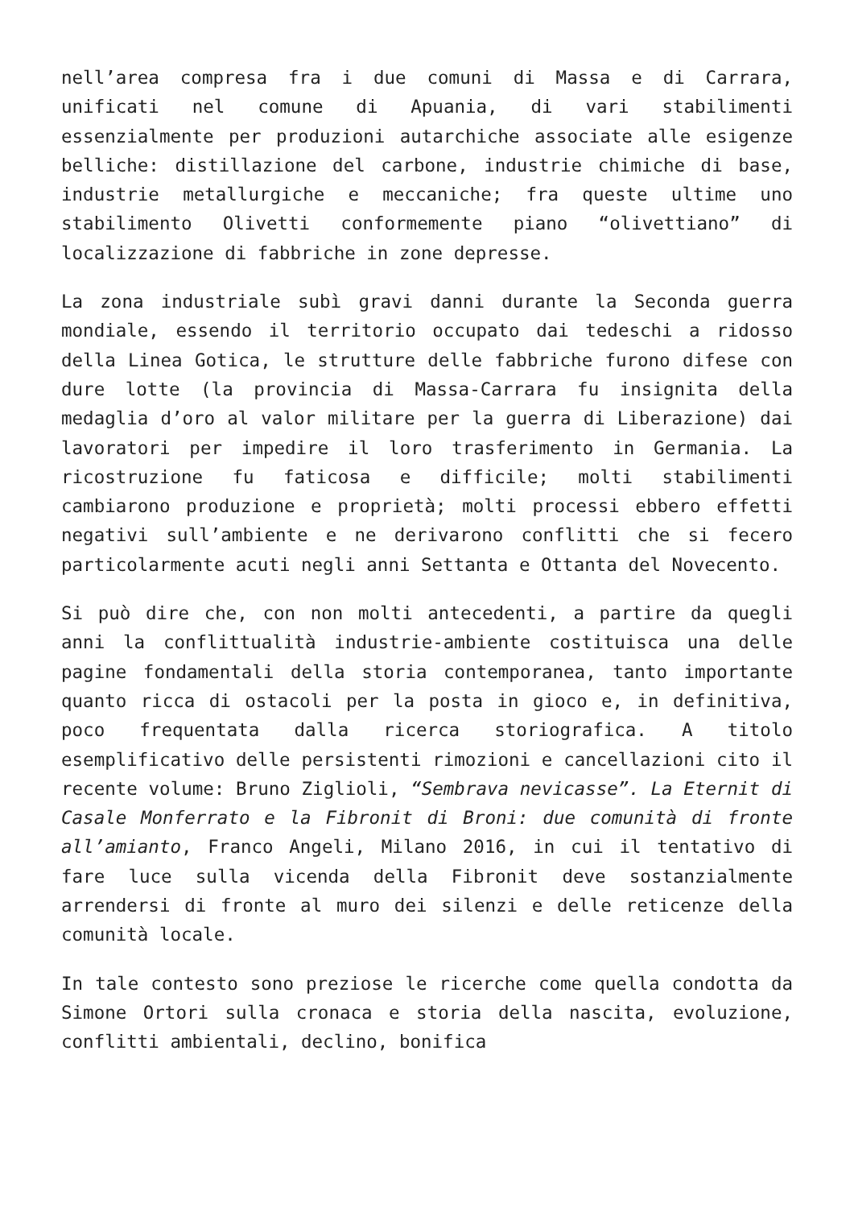nell’area compresa fra i due comuni di Massa e di Carrara, unificati nel comune di Apuania, di vari stabilimenti essenzialmente per produzioni autarchiche associate alle esigenze belliche: distillazione del carbone, industrie chimiche di base, industrie metallurgiche e meccaniche; fra queste ultime uno stabilimento Olivetti conformemente piano “olivettiano” di localizzazione di fabbriche in zone depresse.
La zona industriale subì gravi danni durante la Seconda guerra mondiale, essendo il territorio occupato dai tedeschi a ridosso della Linea Gotica, le strutture delle fabbriche furono difese con dure lotte (la provincia di Massa-Carrara fu insignita della medaglia d’oro al valor militare per la guerra di Liberazione) dai lavoratori per impedire il loro trasferimento in Germania. La ricostruzione fu faticosa e difficile; molti stabilimenti cambiarono produzione e proprietà; molti processi ebbero effetti negativi sull’ambiente e ne derivarono conflitti che si fecero particolarmente acuti negli anni Settanta e Ottanta del Novecento.
Si può dire che, con non molti antecedenti, a partire da quegli anni la conflittualità industrie-ambiente costituisca una delle pagine fondamentali della storia contemporanea, tanto importante quanto ricca di ostacoli per la posta in gioco e, in definitiva, poco frequentata dalla ricerca storiografica. A titolo esemplificativo delle persistenti rimozioni e cancellazioni cito il recente volume: Bruno Ziglioli, “Sembrava nevicasse”. La Eternit di Casale Monferrato e la Fibronit di Broni: due comunità di fronte all’amianto, Franco Angeli, Milano 2016, in cui il tentativo di fare luce sulla vicenda della Fibronit deve sostanzialmente arrendersi di fronte al muro dei silenzi e delle reticenze della comunità locale.
In tale contesto sono preziose le ricerche come quella condotta da Simone Ortori sulla cronaca e storia della nascita, evoluzione, conflitti ambientali, declino, bonifica